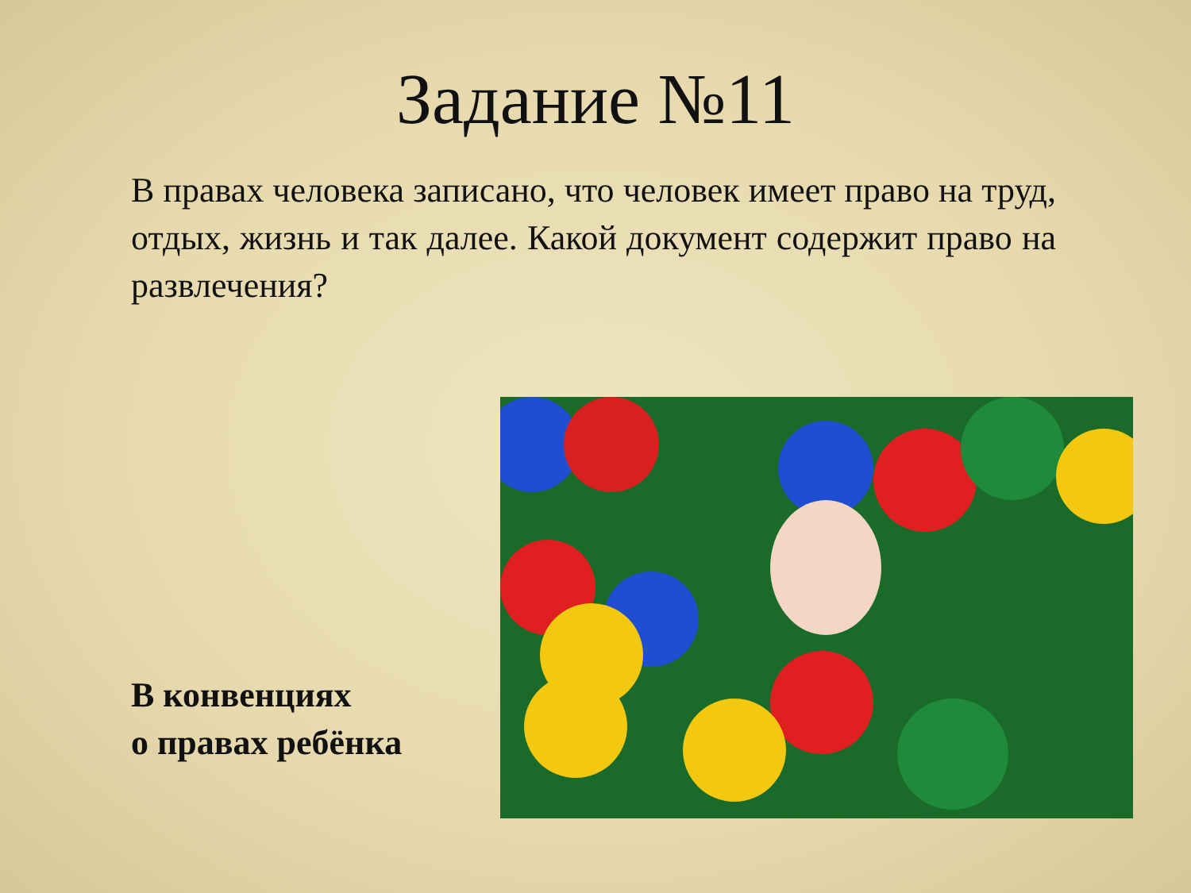Задание №11
В правах человека записано, что человек имеет право на труд, отдых, жизнь и так далее. Какой документ содержит право на развлечения?
В конвенциях
о правах ребёнка